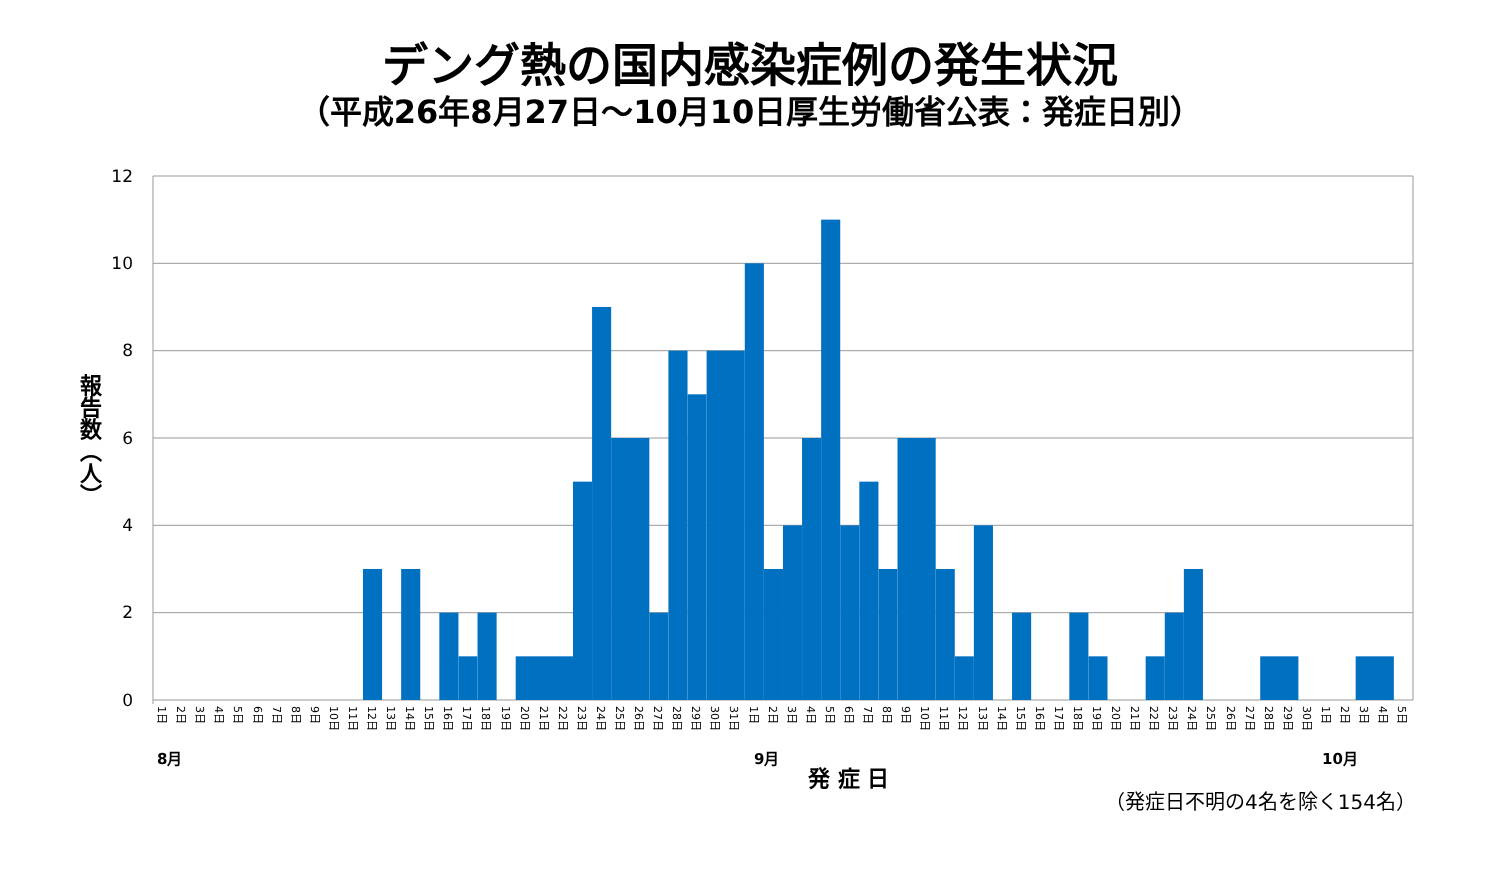デング熱の国内感染症例の発生状況
（平成26年8月27日～10月10日厚生労働省公表：発症日別）
12
10
8
6
4
2
0
報告数（人）
1日
2日
3日
4日
5日
6日
7日
8日
9日
10日
11日
12日
13日
14日
15日
16日
17日
18日
19日
20日
21日
22日
23日
24日
25日
26日
27日
28日
29日
30日
31日
1日
2日
3日
4日
5日
6日
7日
8日
9日
10日
11日
12日
13日
14日
15日
16日
17日
18日
19日
20日
21日
22日
23日
24日
25日
26日
27日
28日
29日
30日
1日
2日
3日
4日
5日
8月
9月
10月
発 症 日
（発症日不明の4名を除く154名）